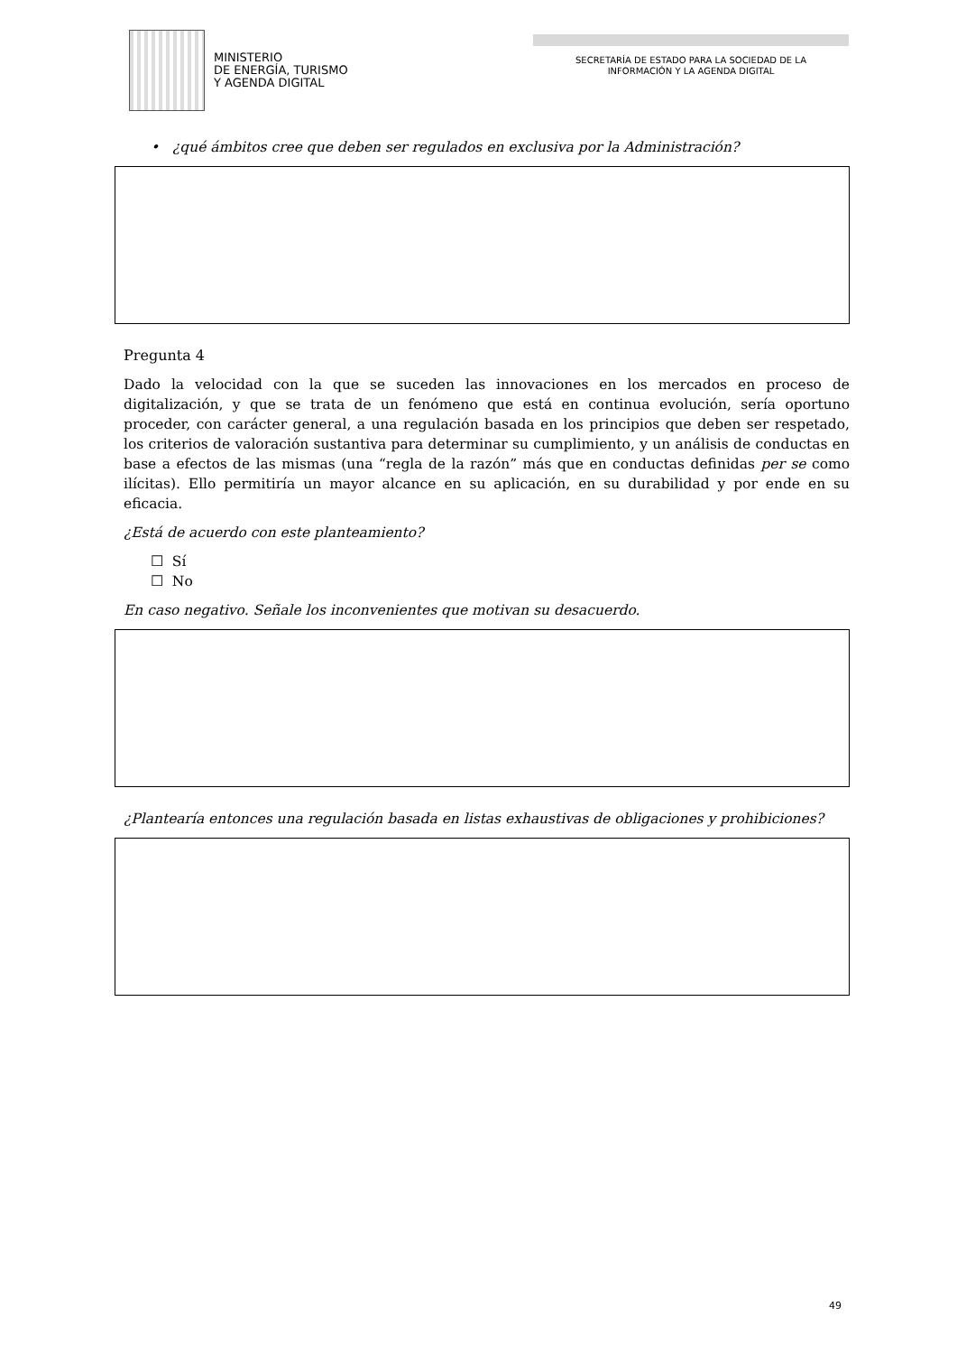MINISTERIO
DE ENERGÍA, TURISMO
Y AGENDA DIGITAL
SECRETARÍA DE ESTADO PARA LA SOCIEDAD DE LA
INFORMACIÓN Y LA AGENDA DIGITAL
• ¿qué ámbitos cree que deben ser regulados en exclusiva por la Administración?
Pregunta 4
Dado la velocidad con la que se suceden las innovaciones en los mercados en proceso de digitalización, y que se trata de un fenómeno que está en continua evolución, sería oportuno proceder, con carácter general, a una regulación basada en los principios que deben ser respetado, los criterios de valoración sustantiva para determinar su cumplimiento, y un análisis de conductas en base a efectos de las mismas (una “regla de la razón” más que en conductas definidas per se como ilícitas). Ello permitiría un mayor alcance en su aplicación, en su durabilidad y por ende en su eficacia.
¿Está de acuerdo con este planteamiento?
☐ Sí
☐ No
En caso negativo. Señale los inconvenientes que motivan su desacuerdo.
¿Plantearía entonces una regulación basada en listas exhaustivas de obligaciones y prohibiciones?
49